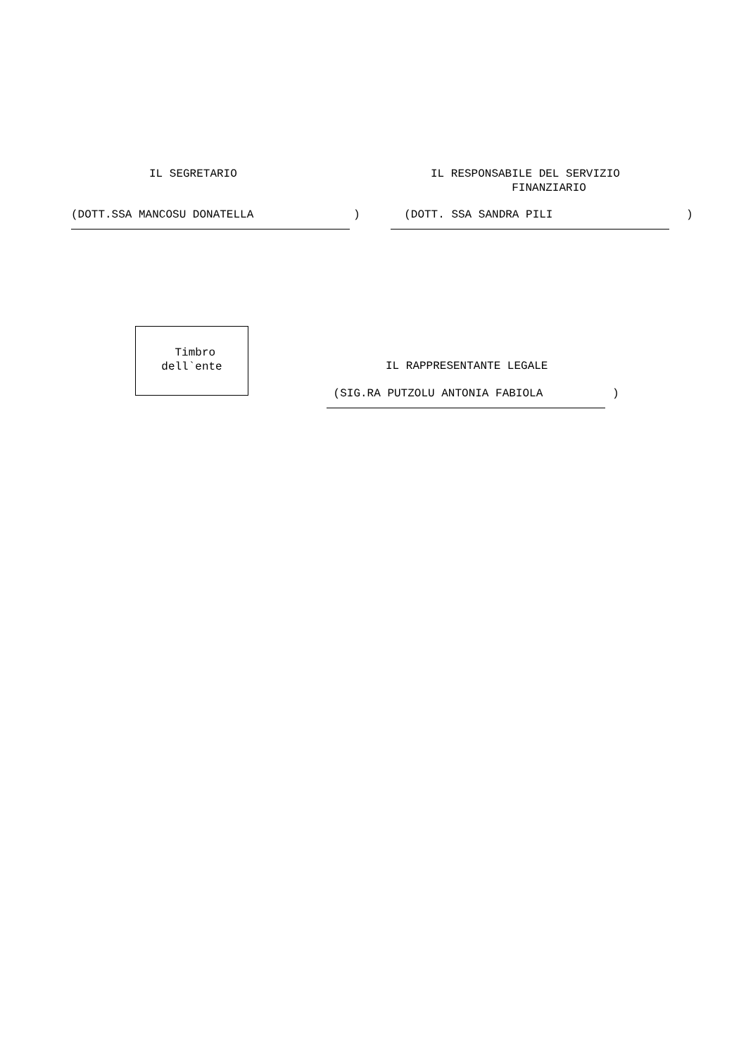IL SEGRETARIO
IL RESPONSABILE DEL SERVIZIO FINANZIARIO
(DOTT.SSA MANCOSU DONATELLA
)
(DOTT. SSA SANDRA PILI
)
Timbro dell`ente
IL RAPPRESENTANTE LEGALE
(SIG.RA PUTZOLU ANTONIA FABIOLA
)